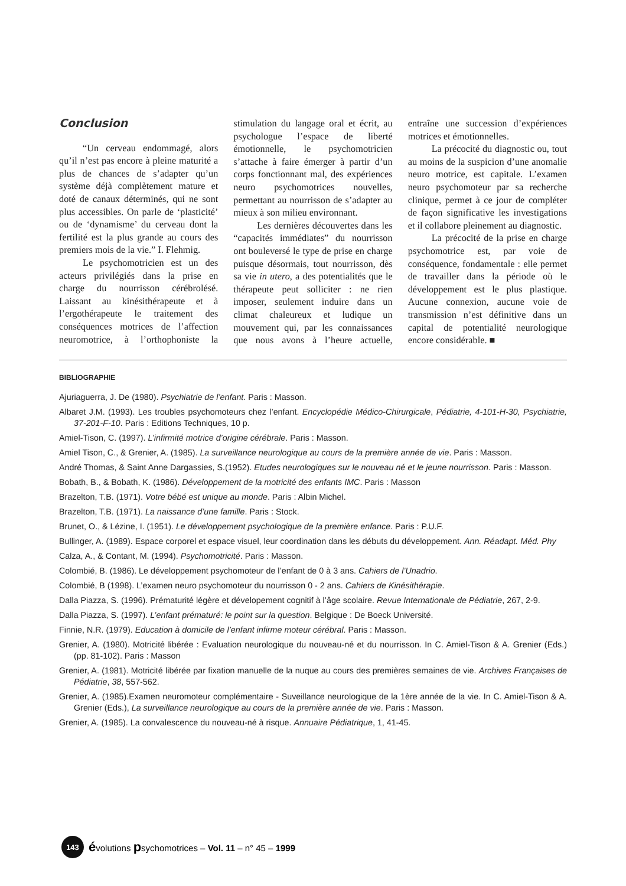Conclusion
“Un cerveau endommagé, alors qu’il n’est pas encore à pleine maturité a plus de chances de s’adapter qu’un système déjà complètement mature et doté de canaux déterminés, qui ne sont plus accessibles. On parle de ‘plasticité’ ou de ‘dynamisme’ du cerveau dont la fertilité est la plus grande au cours des premiers mois de la vie.” I. Flehmig.
Le psychomotricien est un des acteurs privilégiés dans la prise en charge du nourrisson cérébrolésé. Laissant au kinésithérapeute et à l’ergothérapeute le traitement des conséquences motrices de l’affection neuromotrice, à l’orthophoniste la stimulation du langage oral et écrit, au psychologue l’espace de liberté émotionnelle, le psychomotricien s’attache à faire émerger à partir d’un corps fonctionnant mal, des expériences neuro psychomotrices nouvelles, permettant au nourrisson de s’adapter au mieux à son milieu environnant.
Les dernières découvertes dans les “capacités immédiates” du nourrisson ont bouleversé le type de prise en charge puisque désormais, tout nourrisson, dès sa vie in utero, a des potentialités que le thérapeute peut solliciter : ne rien imposer, seulement induire dans un climat chaleureux et ludique un mouvement qui, par les connaissances que nous avons à l’heure actuelle, entraîne une succession d’expériences motrices et émotionnelles.
La précocité du diagnostic ou, tout au moins de la suspicion d’une anomalie neuro motrice, est capitale. L’examen neuro psychomoteur par sa recherche clinique, permet à ce jour de compléter de façon significative les investigations et il collabore pleinement au diagnostic.
La précocité de la prise en charge psychomotrice est, par voie de conséquence, fondamentale : elle permet de travailler dans la période où le développement est le plus plastique. Aucune connexion, aucune voie de transmission n’est définitive dans un capital de potentialité neurologique encore considérable. ■
BIBLIOGRAPHIE
Ajuriaguerra, J. De (1980). Psychiatrie de l’enfant. Paris : Masson.
Albaret J.M. (1993). Les troubles psychomoteurs chez l’enfant. Encyclopédie Médico-Chirurgicale, Pédiatrie, 4-101-H-30, Psychiatrie, 37-201-F-10. Paris : Editions Techniques, 10 p.
Amiel-Tison, C. (1997). L’infirmité motrice d’origine cérébrale. Paris : Masson.
Amiel Tison, C., & Grenier, A. (1985). La surveillance neurologique au cours de la première année de vie. Paris : Masson.
André Thomas, & Saint Anne Dargassies, S.(1952). Etudes neurologiques sur le nouveau né et le jeune nourrisson. Paris : Masson.
Bobath, B., & Bobath, K. (1986). Développement de la motricité des enfants IMC. Paris : Masson
Brazelton, T.B. (1971). Votre bébé est unique au monde. Paris : Albin Michel.
Brazelton, T.B. (1971). La naissance d’une famille. Paris : Stock.
Brunet, O., & Lézine, I. (1951). Le développement psychologique de la première enfance. Paris : P.U.F.
Bullinger, A. (1989). Espace corporel et espace visuel, leur coordination dans les débuts du développement. Ann. Réadapt. Méd. Phy
Calza, A., & Contant, M. (1994). Psychomotricité. Paris : Masson.
Colombié, B. (1986). Le développement psychomoteur de l’enfant de 0 à 3 ans. Cahiers de l’Unadrio.
Colombié, B (1998). L’examen neuro psychomoteur du nourrisson 0 - 2 ans. Cahiers de Kinésithérapie.
Dalla Piazza, S. (1996). Prématurité légère et dévelopement cognitif à l’âge scolaire. Revue Internationale de Pédiatrie, 267, 2-9.
Dalla Piazza, S. (1997). L’enfant prématuré: le point sur la question. Belgique : De Boeck Université.
Finnie, N.R. (1979). Education à domicile de l’enfant infirme moteur cérébral. Paris : Masson.
Grenier, A. (1980). Motricité libérée : Evaluation neurologique du nouveau-né et du nourrisson. In C. Amiel-Tison & A. Grenier (Eds.) (pp. 81-102). Paris : Masson
Grenier, A. (1981). Motricité libérée par fixation manuelle de la nuque au cours des premières semaines de vie. Archives Françaises de Pédiatrie, 38, 557-562.
Grenier, A. (1985).Examen neuromoteur complémentaire - Suveillance neurologique de la 1ère année de la vie. In C. Amiel-Tison & A. Grenier (Eds.), La surveillance neurologique au cours de la première année de vie. Paris : Masson.
Grenier, A. (1985). La convalescence du nouveau-né à risque. Annuaire Pédiatrique, 1, 41-45.
143 évolutions psychomotrices – Vol. 11 – n° 45 – 1999